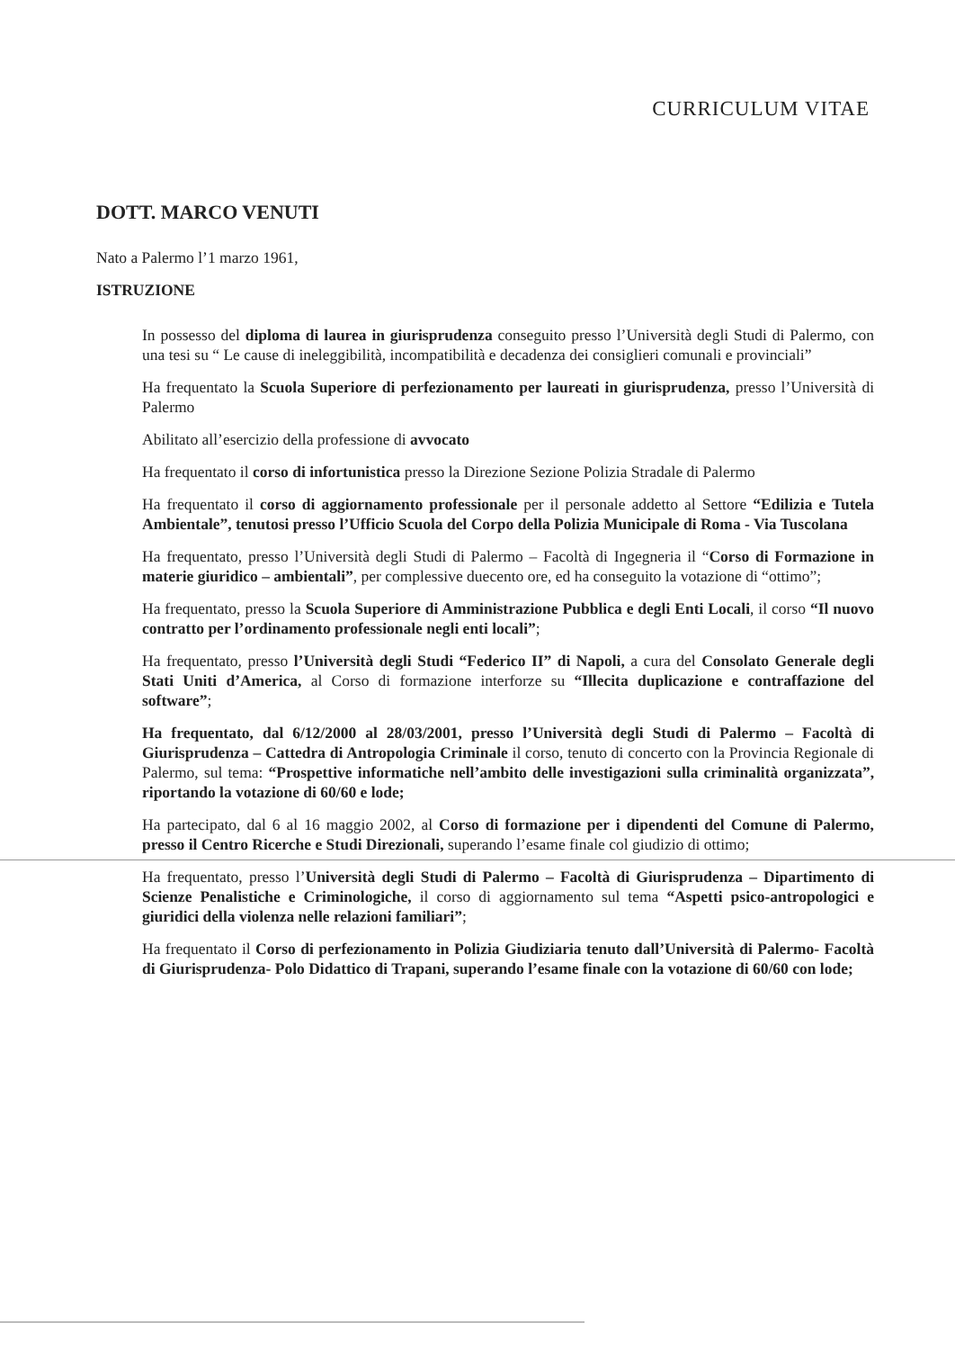CURRICULUM VITAE
DOTT. MARCO VENUTI
Nato a Palermo l’1 marzo 1961,
ISTRUZIONE
In possesso del diploma di laurea in giurisprudenza conseguito presso l’Università degli Studi di Palermo, con una tesi su “ Le cause di ineleggibilità, incompatibilità e decadenza dei consiglieri comunali e provinciali”
Ha frequentato la Scuola Superiore di perfezionamento per laureati in giurisprudenza, presso l’Università di Palermo
Abilitato all’esercizio della professione di avvocato
Ha frequentato il corso di infortunistica presso la Direzione Sezione Polizia Stradale di Palermo
Ha frequentato il corso di aggiornamento professionale per il personale addetto al Settore “Edilizia e Tutela Ambientale”, tenutosi presso l’Ufficio Scuola del Corpo della Polizia Municipale di Roma - Via Tuscolana
Ha frequentato, presso l’Università degli Studi di Palermo – Facoltà di Ingegneria il “Corso di Formazione in materie giuridico – ambientali”, per complessive duecento ore, ed ha conseguito la votazione di “ottimo”;
Ha frequentato, presso la Scuola Superiore di Amministrazione Pubblica e degli Enti Locali, il corso “Il nuovo contratto per l’ordinamento professionale negli enti locali”;
Ha frequentato, presso l’Università degli Studi “Federico II” di Napoli, a cura del Consolato Generale degli Stati Uniti d’America, al Corso di formazione interforze su “Illecita duplicazione e contraffazione del software”;
Ha frequentato, dal 6/12/2000 al 28/03/2001, presso l’Università degli Studi di Palermo – Facoltà di Giurisprudenza – Cattedra di Antropologia Criminale il corso, tenuto di concerto con la Provincia Regionale di Palermo, sul tema: “Prospettive informatiche nell’ambito delle investigazioni sulla criminalità organizzata”, riportando la votazione di 60/60 e lode;
Ha partecipato, dal 6 al 16 maggio 2002, al Corso di formazione per i dipendenti del Comune di Palermo, presso il Centro Ricerche e Studi Direzionali, superando l’esame finale col giudizio di ottimo;
Ha frequentato, presso l’Università degli Studi di Palermo – Facoltà di Giurisprudenza – Dipartimento di Scienze Penalistiche e Criminologiche, il corso di aggiornamento sul tema “Aspetti psico-antropologici e giuridici della violenza nelle relazioni familiari”;
Ha frequentato il Corso di perfezionamento in Polizia Giudiziaria tenuto dall’Università di Palermo- Facoltà di Giurisprudenza- Polo Didattico di Trapani, superando l’esame finale con la votazione di 60/60 con lode;